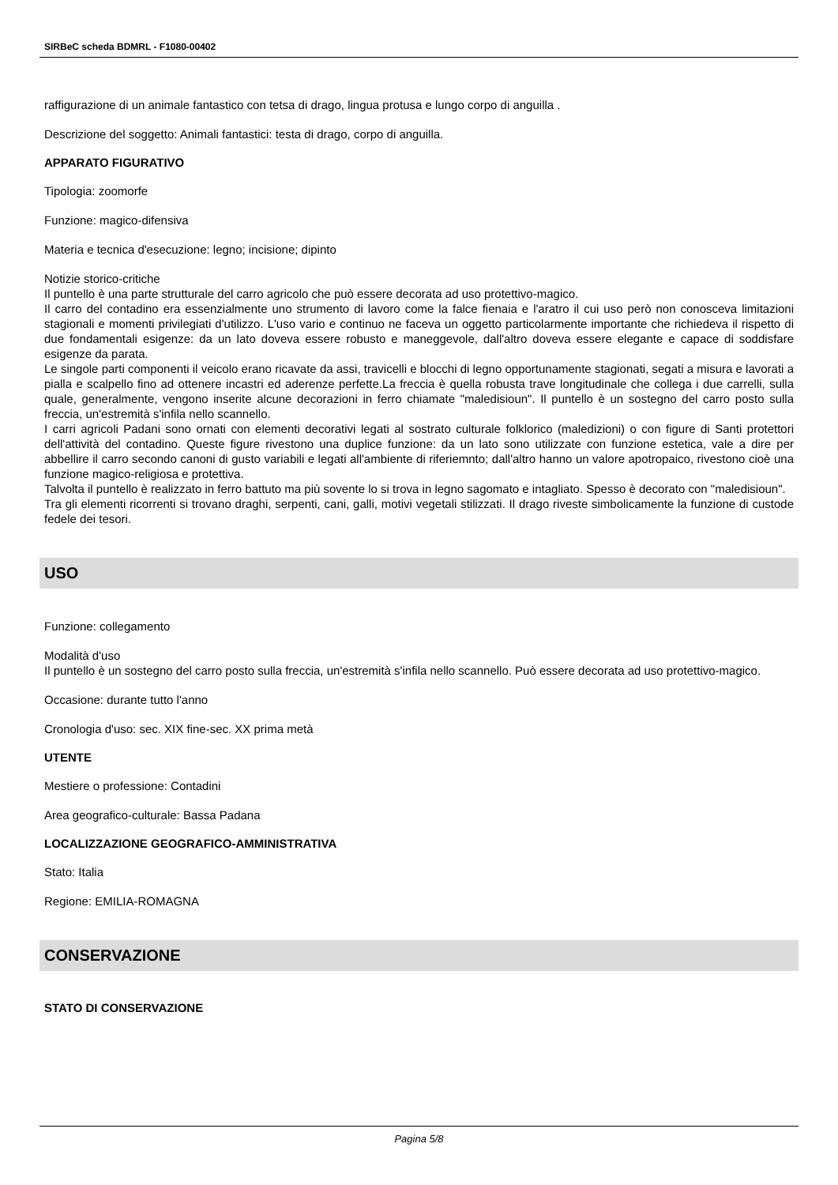SIRBeC scheda BDMRL - F1080-00402
raffigurazione di un animale fantastico con tetsa di drago, lingua protusa e lungo corpo di anguilla .
Descrizione del soggetto: Animali fantastici: testa di drago, corpo di anguilla.
APPARATO FIGURATIVO
Tipologia: zoomorfe
Funzione: magico-difensiva
Materia e tecnica d'esecuzione: legno; incisione; dipinto
Notizie storico-critiche
Il puntello è una parte strutturale del carro agricolo che può essere decorata ad uso protettivo-magico.
Il carro del contadino era essenzialmente uno strumento di lavoro come la falce fienaia e l'aratro il cui uso però non conosceva limitazioni stagionali e momenti privilegiati d'utilizzo. L'uso vario e continuo ne faceva un oggetto particolarmente importante che richiedeva il rispetto di due fondamentali esigenze: da un lato doveva essere robusto e maneggevole, dall'altro doveva essere elegante e capace di soddisfare esigenze da parata.
Le singole parti componenti il veicolo erano ricavate da assi, travicelli e blocchi di legno opportunamente stagionati, segati a misura e lavorati a pialla e scalpello fino ad ottenere incastri ed aderenze perfette.La freccia è quella robusta trave longitudinale che collega i due carrelli, sulla quale, generalmente, vengono inserite alcune decorazioni in ferro chiamate "maledisioun". Il puntello è un sostegno del carro posto sulla freccia, un'estremità s'infila nello scannello.
I carri agricoli Padani sono ornati con elementi decorativi legati al sostrato culturale folklorico (maledizioni) o con figure di Santi protettori dell'attività del contadino. Queste figure rivestono una duplice funzione: da un lato sono utilizzate con funzione estetica, vale a dire per abbellire il carro secondo canoni di gusto variabili e legati all'ambiente di riferiemnto; dall'altro hanno un valore apotropaico, rivestono cioè una funzione magico-religiosa e protettiva.
Talvolta il puntello è realizzato in ferro battuto ma più sovente lo si trova in legno sagomato e intagliato. Spesso è decorato con "maledisioun".
Tra gli elementi ricorrenti si trovano draghi, serpenti, cani, galli, motivi vegetali stilizzati. Il drago riveste simbolicamente la funzione di custode fedele dei tesori.
USO
Funzione: collegamento
Modalità d'uso
Il puntello è un sostegno del carro posto sulla freccia, un'estremità s'infila nello scannello. Può essere decorata ad uso protettivo-magico.
Occasione: durante tutto l'anno
Cronologia d'uso: sec. XIX fine-sec. XX prima metà
UTENTE
Mestiere o professione: Contadini
Area geografico-culturale: Bassa Padana
LOCALIZZAZIONE GEOGRAFICO-AMMINISTRATIVA
Stato: Italia
Regione: EMILIA-ROMAGNA
CONSERVAZIONE
STATO DI CONSERVAZIONE
Pagina 5/8